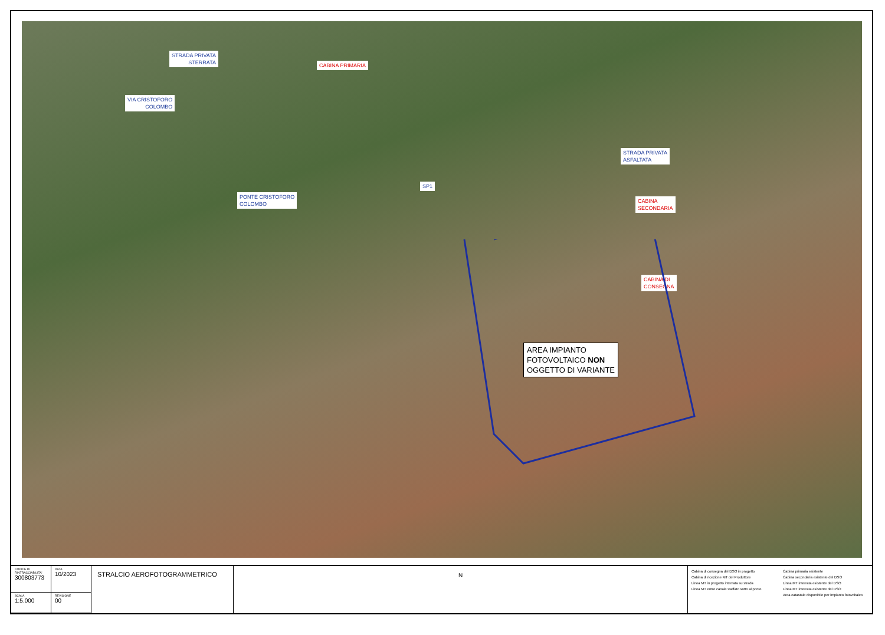STRADA PRIVATA
STERRATA
CABINA PRIMARIA
VIA CRISTOFORO
COLOMBO
PONTE CRISTOFORO
COLOMBO
SP1
STRADA PRIVATA
ASFALTATA
CABINA
SECONDARIA
CABINA DI
CONSEGNA
AREA IMPIANTO
FOTOVOLTAICO NON
OGGETTO DI VARIANTE
| CODICE DI RINTRACCIABILITA' 300803773 | DATA 10/2023 |
| SCALA 1:5.000 | REVISIONE 00 |
STRALCIO AEROFOTOGRAMMETRICO N
Cabina di consegna del DSO in progetto
Cabina di ricezione MT del Produttore
Linea MT in progetto interrata su strada
Linea MT entro canale staffato sotto al ponte
Cabina primaria esistente
Cabina secondaria esistente del DSO
Linea MT interrata esistente del DSO
Linea MT interrata esistente del DSO
Area catastale disponibile per impianto fotovoltaico